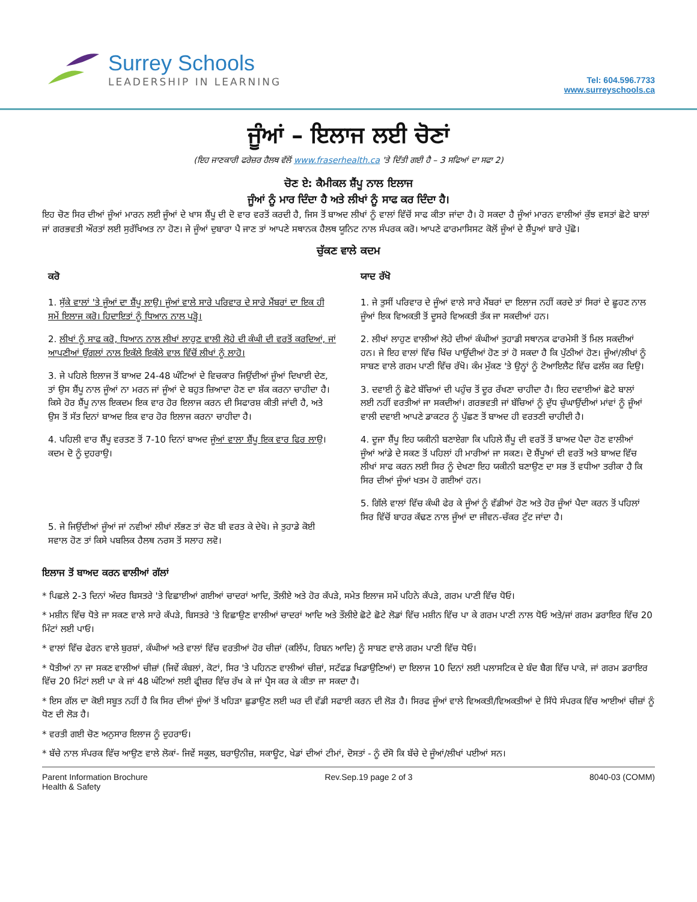Surrey Schools
LEADERSHIP IN LEARNING
Tel: 604.596.7733
www.surreyschools.ca
ਜੂੰਆਂ – ਇਲਾਜ ਲਈ ਚੋਣਾਂ
(ਇਹ ਜਾਣਕਾਰੀ ਫਰੇਜ਼ਰ ਹੈਲਥ ਵੱਲੋਂ www.fraserhealth.ca 'ਤੇ ਦਿੱਤੀ ਗਈ ਹੈ – 3 ਸਫਿਆਂ ਦਾ ਸਫਾ 2)
ਚੋਣ ਏ: ਕੈਮੀਕਲ ਸ਼ੈਂਪੂ ਨਾਲ ਇਲਾਜ
ਜੂੰਆਂ ਨੂੰ ਮਾਰ ਦਿੰਦਾ ਹੈ ਅਤੇ ਲੀਖਾਂ ਨੂੰ ਸਾਫ ਕਰ ਦਿੰਦਾ ਹੈ।
ਇਹ ਚੋਣ ਸਿਰ ਦੀਆਂ ਜੂੰਆਂ ਮਾਰਨ ਲਈ ਜੂੰਆਂ ਦੇ ਖਾਸ ਸ਼ੈਂਪੂ ਦੀ ਦੋ ਵਾਰ ਵਰਤੋਂ ਕਰਦੀ ਹੈ, ਜਿਸ ਤੋਂ ਬਾਅਦ ਲੀਖਾਂ ਨੂੰ ਵਾਲਾਂ ਵਿੱਚੋਂ ਸਾਫ ਕੀਤਾ ਜਾਂਦਾ ਹੈ। ਹੋ ਸਕਦਾ ਹੈ ਜੂੰਆਂ ਮਾਰਨ ਵਾਲੀਆਂ ਕੁੱਝ ਵਸਤਾਂ ਛੋਟੇ ਬਾਲਾਂ ਜਾਂ ਗਰਭਵਤੀ ਔਰਤਾਂ ਲਈ ਸੁਰੱਖਿਅਤ ਨਾ ਹੋਣ। ਜੇ ਜੂੰਆਂ ਦੁਬਾਰਾ ਪੈ ਜਾਣ ਤਾਂ ਆਪਣੇ ਸਥਾਨਕ ਹੈਲਥ ਯੂਨਿਟ ਨਾਲ ਸੰਪਰਕ ਕਰੋ। ਆਪਣੇ ਫਾਰਮਾਸਿਸਟ ਕੋਲੋਂ ਜੂੰਆਂ ਦੇ ਸ਼ੈਂਪੂਆਂ ਬਾਰੇ ਪੁੱਛੋ।
ਚੁੱਕਣ ਵਾਲੇ ਕਦਮ
ਕਰੋ
1. ਸੁੱਕੇ ਵਾਲਾਂ 'ਤੇ ਜੂੰਆਂ ਦਾ ਸ਼ੈਂਪੂ ਲਾਉ। ਜੂੰਆਂ ਵਾਲੇ ਸਾਰੇ ਪਰਿਵਾਰ ਦੇ ਸਾਰੇ ਮੈਂਬਰਾਂ ਦਾ ਇਕ ਹੀ ਸਮੇਂ ਇਲਾਜ ਕਰੋ। ਹਿਦਾਇਤਾਂ ਨੂੰ ਧਿਆਨ ਨਾਲ ਪੜ੍ਹੋ।
2. ਲੀਖਾਂ ਨੂੰ ਸਾਫ ਕਰੋ, ਧਿਆਨ ਨਾਲ ਲੀਖਾਂ ਲਾਹੁਣ ਵਾਲੀ ਲੋਹੇ ਦੀ ਕੰਘੀ ਦੀ ਵਰਤੋਂ ਕਰਦਿਆਂ, ਜਾਂ ਆਪਣੀਆਂ ਉਂਗਲਾਂ ਨਾਲ ਇਕੱਲੇ ਇਕੱਲੇ ਵਾਲ ਵਿੱਚੋਂ ਲੀਖਾਂ ਨੂੰ ਲਾਹੋ।
3. ਜੇ ਪਹਿਲੇ ਇਲਾਜ ਤੋਂ ਬਾਅਦ 24-48 ਘੰਟਿਆਂ ਦੇ ਵਿਚਕਾਰ ਜਿਉਂਦੀਆਂ ਜੂੰਆਂ ਦਿਖਾਈ ਦੇਣ, ਤਾਂ ਉਸ ਸ਼ੈਂਪੂ ਨਾਲ ਜੂੰਆਂ ਨਾ ਮਰਨ ਜਾਂ ਜੂੰਆਂ ਦੇ ਬਹੁਤ ਜ਼ਿਆਦਾ ਹੋਣ ਦਾ ਸ਼ੱਕ ਕਰਨਾ ਚਾਹੀਦਾ ਹੈ। ਕਿਸੇ ਹੋਰ ਸ਼ੈਂਪੂ ਨਾਲ ਇਕਦਮ ਇਕ ਵਾਰ ਹੋਰ ਇਲਾਜ ਕਰਨ ਦੀ ਸਿਫਾਰਸ਼ ਕੀਤੀ ਜਾਂਦੀ ਹੈ, ਅਤੇ ਉਸ ਤੋਂ ਸੱਤ ਦਿਨਾਂ ਬਾਅਦ ਇਕ ਵਾਰ ਹੋਰ ਇਲਾਜ ਕਰਨਾ ਚਾਹੀਦਾ ਹੈ।
4. ਪਹਿਲੀ ਵਾਰ ਸ਼ੈਂਪੂ ਵਰਤਣ ਤੋਂ 7-10 ਦਿਨਾਂ ਬਾਅਦ ਜੂੰਆਂ ਵਾਲਾ ਸ਼ੈਂਪੂ ਇਕ ਵਾਰ ਫਿਰ ਲਾਉ। ਕਦਮ ਦੋ ਨੂੰ ਦੁਹਰਾਉ।
5. ਜੇ ਜਿਉਂਦੀਆਂ ਜੂੰਆਂ ਜਾਂ ਨਵੀਆਂ ਲੀਖਾਂ ਲੱਭਣ ਤਾਂ ਚੋਣ ਬੀ ਵਰਤ ਕੇ ਦੇਖੋ। ਜੇ ਤੁਹਾਡੇ ਕੋਈ ਸਵਾਲ ਹੋਣ ਤਾਂ ਕਿਸੇ ਪਬਲਿਕ ਹੈਲਥ ਨਰਸ ਤੋਂ ਸਲਾਹ ਲਵੋ।
ਯਾਦ ਰੱਖੋ
1. ਜੇ ਤੁਸੀਂ ਪਰਿਵਾਰ ਦੇ ਜੂੰਆਂ ਵਾਲੇ ਸਾਰੇ ਮੈਂਬਰਾਂ ਦਾ ਇਲਾਜ ਨਹੀਂ ਕਰਦੇ ਤਾਂ ਸਿਰਾਂ ਦੇ ਛੂਹਣ ਨਾਲ ਜੂੰਆਂ ਇਕ ਵਿਅਕਤੀ ਤੋਂ ਦੂਸਰੇ ਵਿਅਕਤੀ ਤੱਕ ਜਾ ਸਕਦੀਆਂ ਹਨ।
2. ਲੀਖਾਂ ਲਾਹੁਣ ਵਾਲੀਆਂ ਲੋਹੇ ਦੀਆਂ ਕੰਘੀਆਂ ਤੁਹਾਡੀ ਸਥਾਨਕ ਫਾਰਮੇਸੀ ਤੋਂ ਮਿਲ ਸਕਦੀਆਂ ਹਨ। ਜੇ ਇਹ ਵਾਲਾਂ ਵਿੱਚ ਖਿੱਚ ਪਾਉਂਦੀਆਂ ਹੋਣ ਤਾਂ ਹੋ ਸਕਦਾ ਹੈ ਕਿ ਪੁੱਠੀਆਂ ਹੋਣ। ਜੂੰਆਂ/ਲੀਖਾਂ ਨੂੰ ਸਾਬਣ ਵਾਲੇ ਗਰਮ ਪਾਣੀ ਵਿੱਚ ਰੱਖੋ। ਕੰਮ ਮੁੱਕਣ 'ਤੇ ਉਨ੍ਹਾਂ ਨੂੰ ਟੋਆਇਲੈਟ ਵਿੱਚ ਫਲੱਸ਼ ਕਰ ਦਿਉ।
3. ਦਵਾਈ ਨੂੰ ਛੋਟੇ ਬੱਚਿਆਂ ਦੀ ਪਹੁੰਚ ਤੋਂ ਦੂਰ ਰੱਖਣਾ ਚਾਹੀਦਾ ਹੈ। ਇਹ ਦਵਾਈਆਂ ਛੋਟੇ ਬਾਲਾਂ ਲਈ ਨਹੀਂ ਵਰਤੀਆਂ ਜਾ ਸਕਦੀਆਂ। ਗਰਭਵਤੀ ਜਾਂ ਬੱਚਿਆਂ ਨੂੰ ਦੁੱਧ ਚੁੰਘਾਉਂਦੀਆਂ ਮਾਂਵਾਂ ਨੂੰ ਜੂੰਆਂ ਵਾਲੀ ਦਵਾਈ ਆਪਣੇ ਡਾਕਟਰ ਨੂੰ ਪੁੱਛਣ ਤੋਂ ਬਾਅਦ ਹੀ ਵਰਤਣੀ ਚਾਹੀਦੀ ਹੈ।
4. ਦੂਜਾ ਸ਼ੈਂਪੂ ਇਹ ਯਕੀਨੀ ਬਣਾਏਗਾ ਕਿ ਪਹਿਲੇ ਸ਼ੈਂਪੂ ਦੀ ਵਰਤੋਂ ਤੋਂ ਬਾਅਦ ਪੈਦਾ ਹੋਣ ਵਾਲੀਆਂ ਜੂੰਆਂ ਆਂਡੇ ਦੇ ਸਕਣ ਤੋਂ ਪਹਿਲਾਂ ਹੀ ਮਾਰੀਆਂ ਜਾ ਸਕਣ। ਦੋ ਸ਼ੈਂਪੂਆਂ ਦੀ ਵਰਤੋਂ ਅਤੇ ਬਾਅਦ ਵਿੱਚ ਲੀਖਾਂ ਸਾਫ ਕਰਨ ਲਈ ਸਿਰ ਨੂੰ ਦੇਖਣਾ ਇਹ ਯਕੀਨੀ ਬਣਾਉਣ ਦਾ ਸਭ ਤੋਂ ਵਧੀਆ ਤਰੀਕਾ ਹੈ ਕਿ ਸਿਰ ਦੀਆਂ ਜੂੰਆਂ ਖਤਮ ਹੋ ਗਈਆਂ ਹਨ।
5. ਗਿੱਲੇ ਵਾਲਾਂ ਵਿੱਚ ਕੰਘੀ ਫੇਰ ਕੇ ਜੂੰਆਂ ਨੂੰ ਵੱਡੀਆਂ ਹੋਣ ਅਤੇ ਹੋਰ ਜੂੰਆਂ ਪੈਦਾ ਕਰਨ ਤੋਂ ਪਹਿਲਾਂ ਸਿਰ ਵਿੱਚੋਂ ਬਾਹਰ ਕੱਢਣ ਨਾਲ ਜੂੰਆਂ ਦਾ ਜੀਵਨ-ਚੱਕਰ ਟੁੱਟ ਜਾਂਦਾ ਹੈ।
ਇਲਾਜ ਤੋਂ ਬਾਅਦ ਕਰਨ ਵਾਲੀਆਂ ਗੱਲਾਂ
* ਪਿਛਲੇ 2-3 ਦਿਨਾਂ ਅੰਦਰ ਬਿਸਤਰੇ 'ਤੇ ਵਿਛਾਈਆਂ ਗਈਆਂ ਚਾਦਰਾਂ ਆਦਿ, ਤੌਲੀਏ ਅਤੇ ਹੋਰ ਕੱਪੜੇ, ਸਮੇਤ ਇਲਾਜ ਸਮੇਂ ਪਹਿਨੇ ਕੱਪੜੇ, ਗਰਮ ਪਾਣੀ ਵਿੱਚ ਧੋਓ।
* ਮਸ਼ੀਨ ਵਿੱਚ ਧੋਤੇ ਜਾ ਸਕਣ ਵਾਲੇ ਸਾਰੇ ਕੱਪੜੇ, ਬਿਸਤਰੇ 'ਤੇ ਵਿਛਾਉਣ ਵਾਲੀਆਂ ਚਾਦਰਾਂ ਆਦਿ ਅਤੇ ਤੌਲੀਏ ਛੋਟੇ ਛੋਟੇ ਲੋਡਾਂ ਵਿੱਚ ਮਸ਼ੀਨ ਵਿੱਚ ਪਾ ਕੇ ਗਰਮ ਪਾਣੀ ਨਾਲ ਧੋਓ ਅਤੇ/ਜਾਂ ਗਰਮ ਡਰਾਇਰ ਵਿੱਚ 20 ਮਿੰਟਾਂ ਲਈ ਪਾਓ।
* ਵਾਲਾਂ ਵਿੱਚ ਫੇਰਨ ਵਾਲੇ ਬੁਰਸ਼ਾਂ, ਕੰਘੀਆਂ ਅਤੇ ਵਾਲਾਂ ਵਿੱਚ ਵਰਤੀਆਂ ਹੋਰ ਚੀਜ਼ਾਂ (ਕਲਿੱਪ, ਰਿਬਨ ਆਦਿ) ਨੂੰ ਸਾਬਣ ਵਾਲੇ ਗਰਮ ਪਾਣੀ ਵਿੱਚ ਧੋਓ।
* ਧੋਤੀਆਂ ਨਾ ਜਾ ਸਕਣ ਵਾਲੀਆਂ ਚੀਜ਼ਾਂ (ਜਿਵੇਂ ਕੰਬਲਾਂ, ਕੋਟਾਂ, ਸਿਰ 'ਤੇ ਪਹਿਨਣ ਵਾਲੀਆਂ ਚੀਜ਼ਾਂ, ਸਟੱਫਡ ਖਿਡਾਉਣਿਆਂ) ਦਾ ਇਲਾਜ 10 ਦਿਨਾਂ ਲਈ ਪਲਾਸਟਿਕ ਦੇ ਬੰਦ ਬੈਗ ਵਿੱਚ ਪਾਕੇ, ਜਾਂ ਗਰਮ ਡਰਾਇਰ ਵਿੱਚ 20 ਮਿੰਟਾਂ ਲਈ ਪਾ ਕੇ ਜਾਂ 48 ਘੰਟਿਆਂ ਲਈ ਫ੍ਰੀਜ਼ਰ ਵਿੱਚ ਰੱਖ ਕੇ ਜਾਂ ਪ੍ਰੈਸ ਕਰ ਕੇ ਕੀਤਾ ਜਾ ਸਕਦਾ ਹੈ।
* ਇਸ ਗੱਲ ਦਾ ਕੋਈ ਸਬੂਤ ਨਹੀਂ ਹੈ ਕਿ ਸਿਰ ਦੀਆਂ ਜੂੰਆਂ ਤੋਂ ਖਹਿੜਾ ਛੁਡਾਉਣ ਲਈ ਘਰ ਦੀ ਵੱਡੀ ਸਫਾਈ ਕਰਨ ਦੀ ਲੋੜ ਹੈ। ਸਿਰਫ ਜੂੰਆਂ ਵਾਲੇ ਵਿਅਕਤੀ/ਵਿਅਕਤੀਆਂ ਦੇ ਸਿੱਧੇ ਸੰਪਰਕ ਵਿੱਚ ਆਈਆਂ ਚੀਜ਼ਾਂ ਨੂੰ ਧੋਣ ਦੀ ਲੋੜ ਹੈ।
* ਵਰਤੀ ਗਈ ਚੋਣ ਅਨੁਸਾਰ ਇਲਾਜ ਨੂੰ ਦੁਹਰਾਓ।
* ਬੱਚੇ ਨਾਲ ਸੰਪਰਕ ਵਿੱਚ ਆਉਣ ਵਾਲੇ ਲੋਕਾਂ- ਜਿਵੇਂ ਸਕੂਲ, ਬਰਾਉਨੀਜ਼, ਸਕਾਊਟ, ਖੇਡਾਂ ਦੀਆਂ ਟੀਮਾਂ, ਦੋਸਤਾਂ - ਨੂੰ ਦੱਸੋ ਕਿ ਬੱਚੇ ਦੇ ਜੂੰਆਂ/ਲੀਖਾਂ ਪਈਆਂ ਸਨ।
Parent Information Brochure
Health & Safety
Rev.Sep.19 page 2 of 3 8040-03 (COMM)